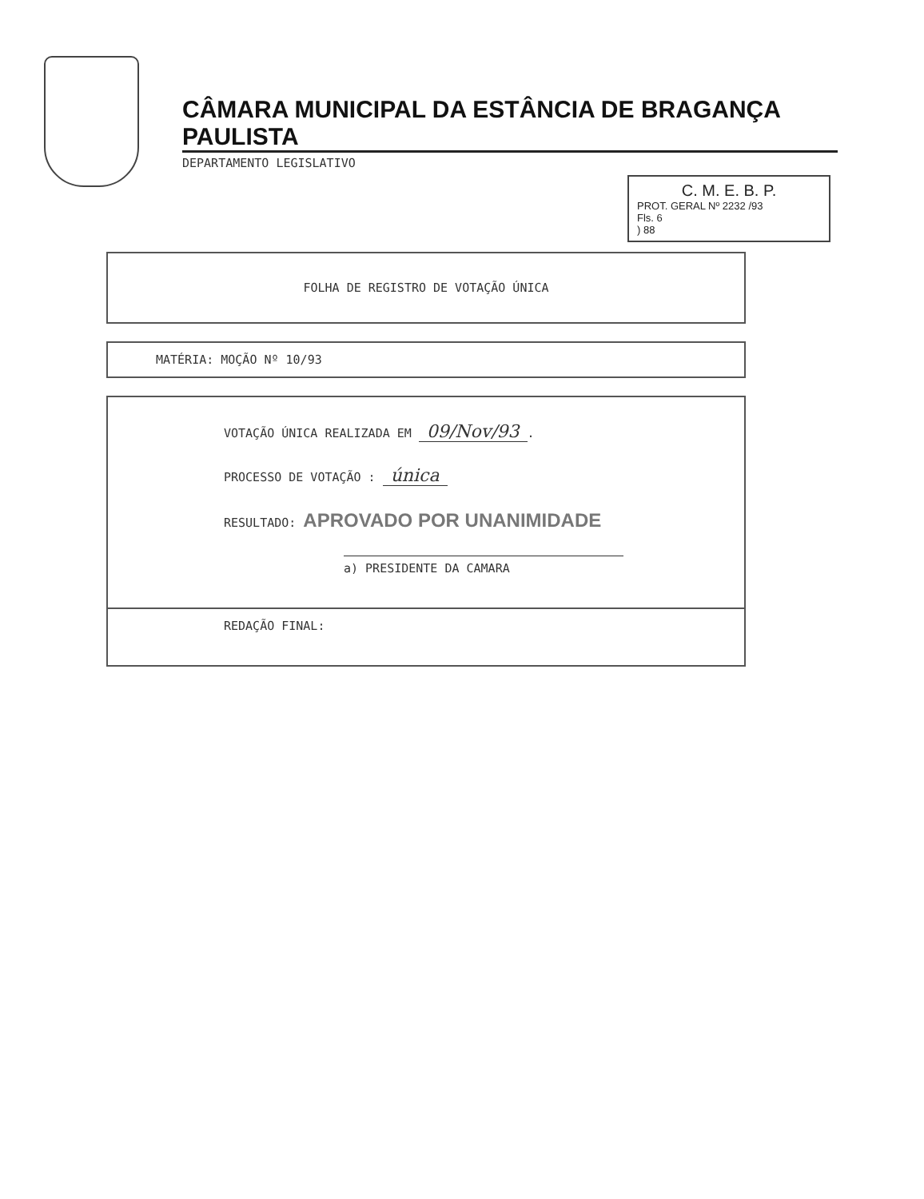CÂMARA MUNICIPAL DA ESTÂNCIA DE BRAGANÇA PAULISTA
DEPARTAMENTO LEGISLATIVO
C. M. E. B. P.
PROT. GERAL Nº 2232 /93
Fls. 6
) 88
FOLHA DE REGISTRO DE VOTAÇÃO ÚNICA
MATÉRIA: MOÇÃO Nº 10/93
VOTAÇÃO ÚNICA REALIZADA EM 09/Nov/93.
PROCESSO DE VOTAÇÃO : única
RESULTADO: APROVADO POR UNANIMIDADE
a) PRESIDENTE DA CAMARA
REDAÇÃO FINAL: